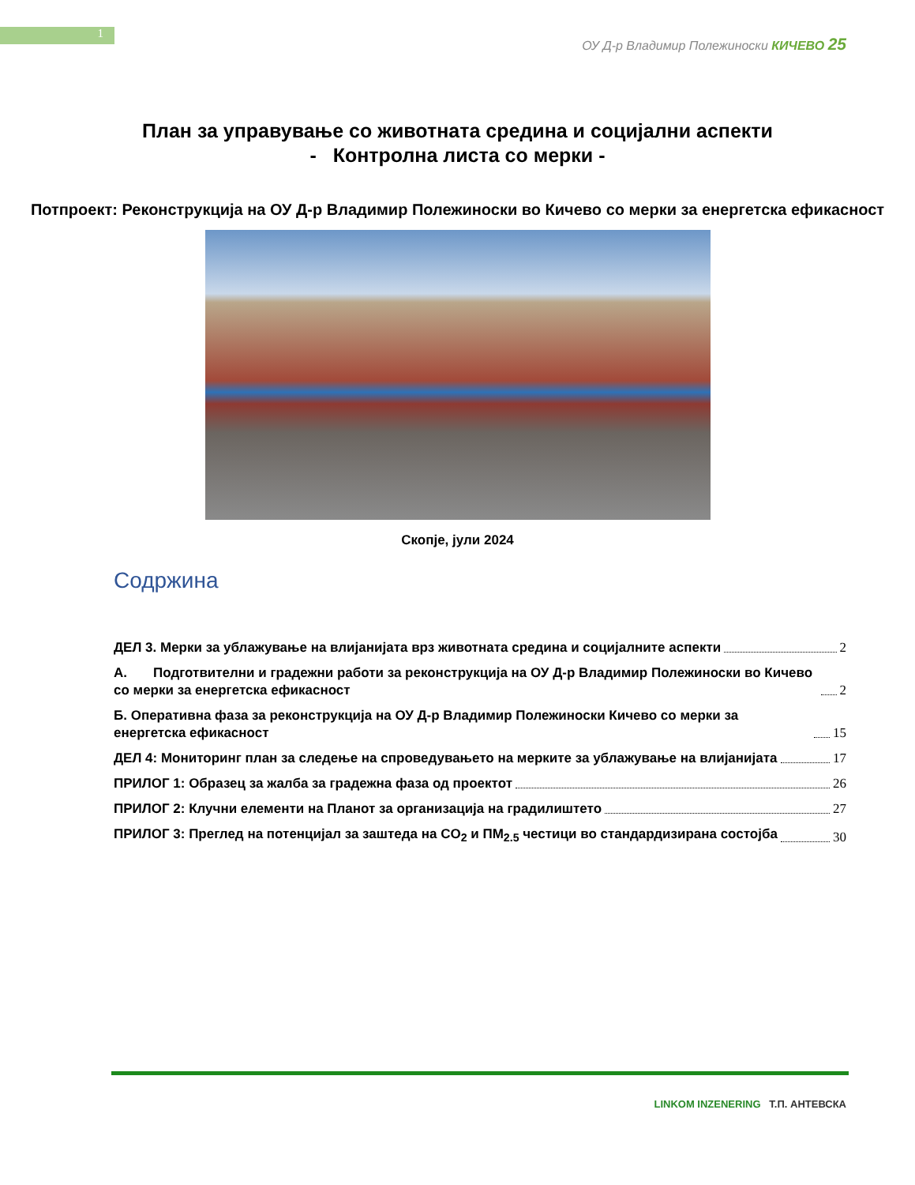1
ОУ Д-р Владимир Полежиноски КИЧЕВО 25
План за управување со животната средина и социјални аспекти
- Контролна листа со мерки -
Потпроект: Реконструкција на ОУ Д-р Владимир Полежиноски во Кичево со мерки за енергетска ефикасност
Скопје, јули 2024
Содржина
ДЕЛ 3. Мерки за ублажување на влијанијата врз животната средина и социјалните аспекти 2
А. Подготвителни и градежни работи за реконструкција на ОУ Д-р Владимир Полежиноски во Кичево со мерки за енергетска ефикасност 2
Б. Оперативна фаза за реконструкција на ОУ Д-р Владимир Полежиноски Кичево со мерки за енергетска ефикасност 15
ДЕЛ 4: Мониторинг план за следење на спроведувањето на мерките за ублажување на влијанијата 17
ПРИЛОГ 1: Образец за жалба за градежна фаза од проектот 26
ПРИЛОГ 2: Клучни елементи на Планот за организација на градилиштето 27
ПРИЛОГ 3: Преглед на потенцијал за заштеда на CO<sub>2</sub> и ПМ<sub>2.5</sub> честици во стандардизирана состојба 30
LINKOM INZENERING Т.П. АНТЕВСКА